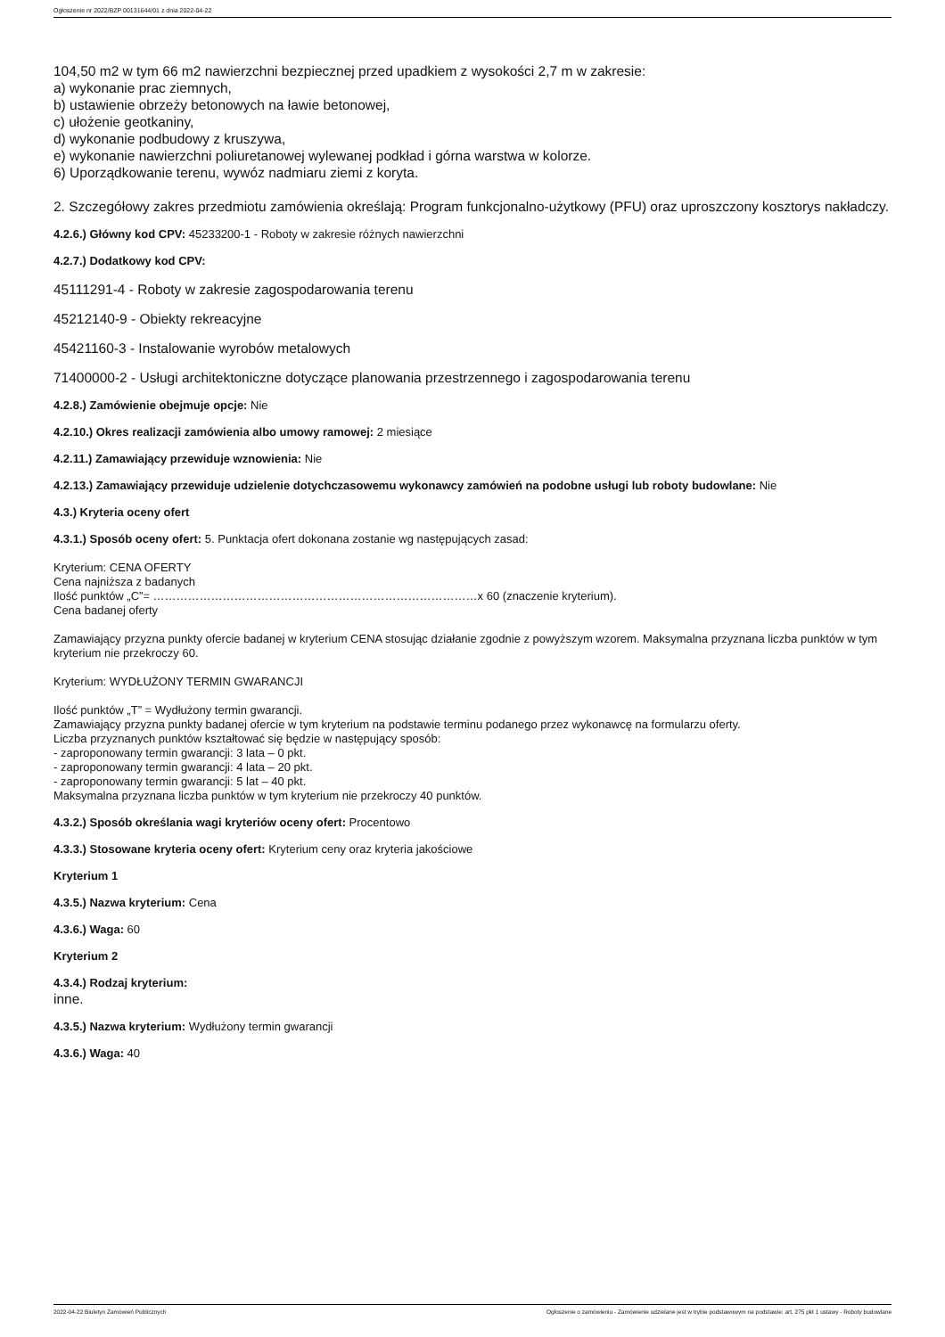Ogłoszenie nr 2022/BZP 00131644/01 z dnia 2022-04-22
104,50 m2 w tym 66 m2 nawierzchni bezpiecznej przed upadkiem z wysokości 2,7 m w zakresie:
a) wykonanie prac ziemnych,
b) ustawienie obrzeży betonowych na ławie betonowej,
c) ułożenie geotkaniny,
d) wykonanie podbudowy z kruszywa,
e) wykonanie nawierzchni poliuretanowej wylewanej podkład i górna warstwa w kolorze.
6) Uporządkowanie terenu, wywóz nadmiaru ziemi z koryta.
2. Szczegółowy zakres przedmiotu zamówienia określają: Program funkcjonalno-użytkowy (PFU) oraz uproszczony kosztorys nakładczy.
4.2.6.) Główny kod CPV: 45233200-1 - Roboty w zakresie różnych nawierzchni
4.2.7.) Dodatkowy kod CPV:
45111291-4 - Roboty w zakresie zagospodarowania terenu
45212140-9 - Obiekty rekreacyjne
45421160-3 - Instalowanie wyrobów metalowych
71400000-2 - Usługi architektoniczne dotyczące planowania przestrzennego i zagospodarowania terenu
4.2.8.) Zamówienie obejmuje opcje: Nie
4.2.10.) Okres realizacji zamówienia albo umowy ramowej: 2 miesiące
4.2.11.) Zamawiający przewiduje wznowienia: Nie
4.2.13.) Zamawiający przewiduje udzielenie dotychczasowemu wykonawcy zamówień na podobne usługi lub roboty budowlane: Nie
4.3.) Kryteria oceny ofert
4.3.1.) Sposób oceny ofert: 5. Punktacja ofert dokonana zostanie wg następujących zasad:
Kryterium: CENA OFERTY
Cena najniższa z badanych
Ilość punktów „C”= …………………………………………………………………………x 60 (znaczenie kryterium).
Cena badanej oferty
Zamawiający przyzna punkty ofercie badanej w kryterium CENA stosując działanie zgodnie z powyższym wzorem. Maksymalna przyznana liczba punktów w tym kryterium nie przekroczy 60.
Kryterium: WYDŁUŻONY TERMIN GWARANCJI
Ilość punktów „T” = Wydłużony termin gwarancji.
Zamawiający przyzna punkty badanej ofercie w tym kryterium na podstawie terminu podanego przez wykonawcę na formularzu oferty.
Liczba przyznanych punktów kształtować się będzie w następujący sposób:
- zaproponowany termin gwarancji: 3 lata – 0 pkt.
- zaproponowany termin gwarancji: 4 lata – 20 pkt.
- zaproponowany termin gwarancji: 5 lat – 40 pkt.
Maksymalna przyznana liczba punktów w tym kryterium nie przekroczy 40 punktów.
4.3.2.) Sposób określania wagi kryteriów oceny ofert: Procentowo
4.3.3.) Stosowane kryteria oceny ofert: Kryterium ceny oraz kryteria jakościowe
Kryterium 1
4.3.5.) Nazwa kryterium: Cena
4.3.6.) Waga: 60
Kryterium 2
4.3.4.) Rodzaj kryterium:
inne.
4.3.5.) Nazwa kryterium: Wydłużony termin gwarancji
4.3.6.) Waga: 40
2022-04-22 Biuletyn Zamówień Publicznych Ogłoszenie o zamówieniu - Zamówienie udzielane jest w trybie podstawowym na podstawie: art. 275 pkt 1 ustawy - Roboty budowlane